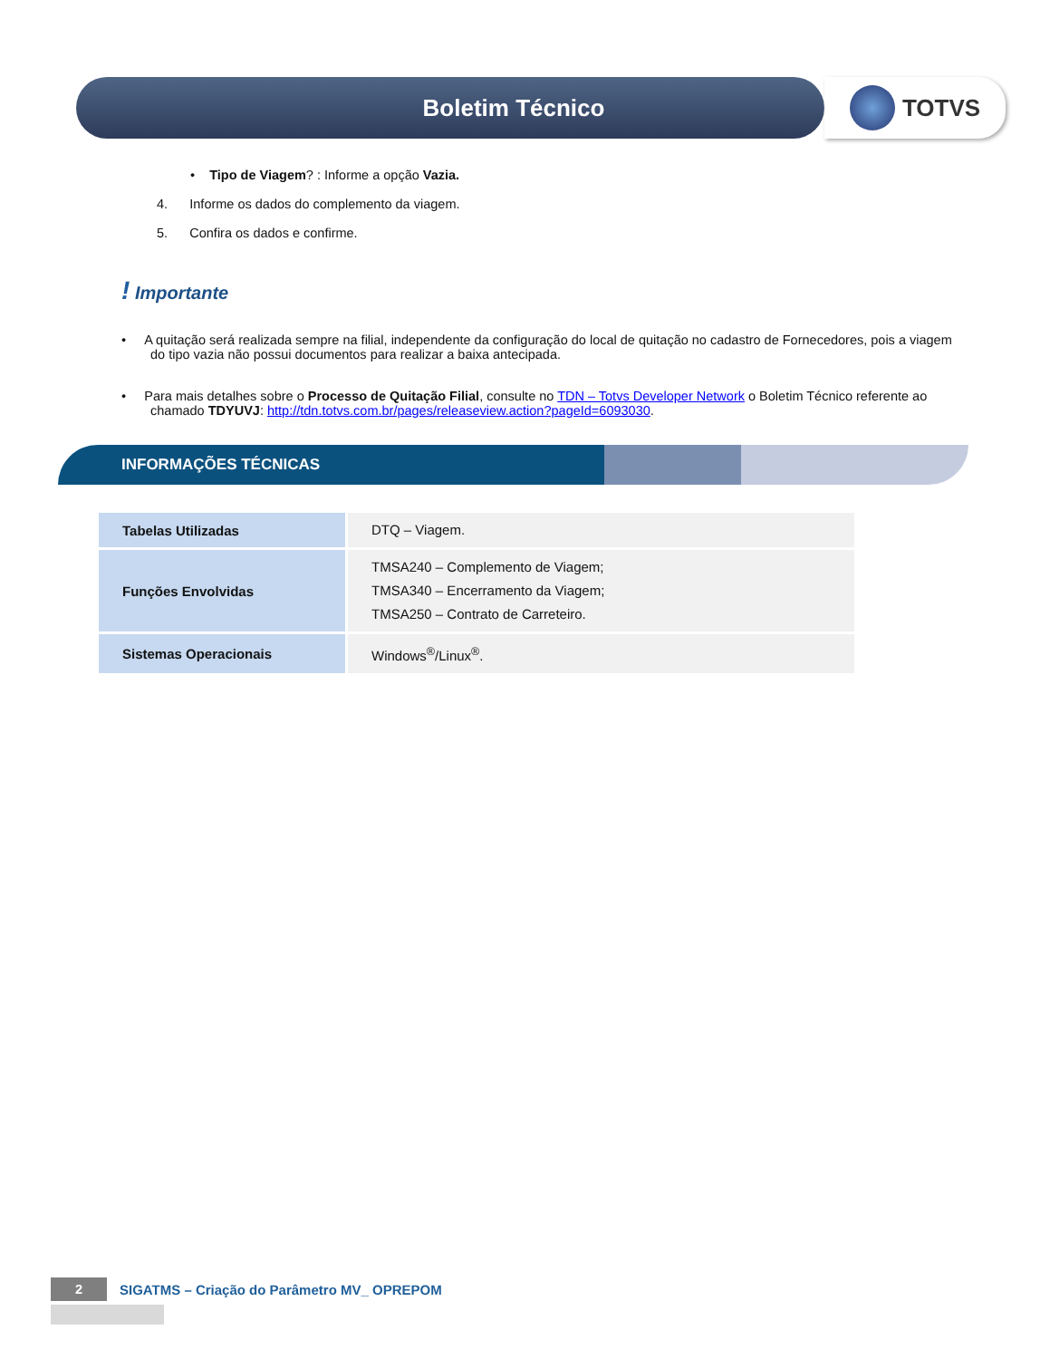Boletim Técnico TOTVS
• Tipo de Viagem? : Informe a opção Vazia.
4. Informe os dados do complemento da viagem.
5. Confira os dados e confirme.
! Importante
• A quitação será realizada sempre na filial, independente da configuração do local de quitação no cadastro de Fornecedores, pois a viagem do tipo vazia não possui documentos para realizar a baixa antecipada.
• Para mais detalhes sobre o Processo de Quitação Filial, consulte no TDN – Totvs Developer Network o Boletim Técnico referente ao chamado TDYUVJ: http://tdn.totvs.com.br/pages/releaseview.action?pageId=6093030.
INFORMAÇÕES TÉCNICAS
| Tabelas Utilizadas | DTQ – Viagem. |
| Funções Envolvidas | TMSA240 – Complemento de Viagem; TMSA340 – Encerramento da Viagem; TMSA250 – Contrato de Carreteiro. |
| Sistemas Operacionais | Windows<sup>®</sup>/Linux<sup>®</sup>. |
2
SIGATMS – Criação do Parâmetro MV_ OPREPOM